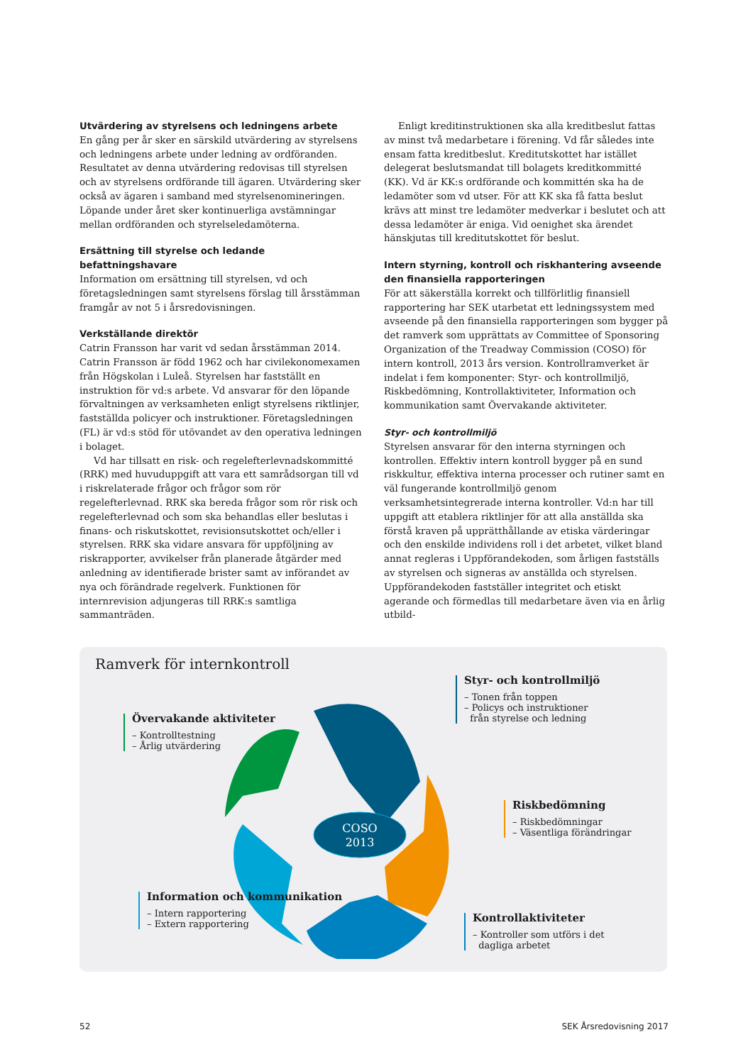Utvärdering av styrelsens och ledningens arbete
En gång per år sker en särskild utvärdering av styrelsens och ledningens arbete under ledning av ordföranden. Resultatet av denna utvärdering redovisas till styrelsen och av styrelsens ordförande till ägaren. Utvärdering sker också av ägaren i samband med styrelsenomineringen. Löpande under året sker kontinuerliga avstämningar mellan ordföranden och styrelseledamöterna.
Ersättning till styrelse och ledande befattningshavare
Information om ersättning till styrelsen, vd och företagsledningen samt styrelsens förslag till årsstämman framgår av not 5 i årsredovisningen.
Verkställande direktör
Catrin Fransson har varit vd sedan årsstämman 2014. Catrin Fransson är född 1962 och har civilekonomexamen från Högskolan i Luleå. Styrelsen har fastställt en instruktion för vd:s arbete. Vd ansvarar för den löpande förvaltningen av verksamheten enligt styrelsens riktlinjer, fastställda policyer och instruktioner. Företagsledningen (FL) är vd:s stöd för utövandet av den operativa ledningen i bolaget.
Vd har tillsatt en risk- och regelefterlevnadskommitté (RRK) med huvuduppgift att vara ett samrådsorgan till vd i riskrelaterade frågor och frågor som rör regelefterlevnad. RRK ska bereda frågor som rör risk och regelefterlevnad och som ska behandlas eller beslutas i finans- och riskutskottet, revisionsutskottet och/eller i styrelsen. RRK ska vidare ansvara för uppföljning av riskrapporter, avvikelser från planerade åtgärder med anledning av identifierade brister samt av införandet av nya och förändrade regelverk. Funktionen för internrevision adjungeras till RRK:s samtliga sammanträden.
Enligt kreditinstruktionen ska alla kreditbeslut fattas av minst två medarbetare i förening. Vd får således inte ensam fatta kreditbeslut. Kreditutskottet har istället delegerat beslutsmandat till bolagets kreditkommitté (KK). Vd är KK:s ordförande och kommittén ska ha de ledamöter som vd utser. För att KK ska få fatta beslut krävs att minst tre ledamöter medverkar i beslutet och att dessa ledamöter är eniga. Vid oenighet ska ärendet hänskjutas till kreditutskottet för beslut.
Intern styrning, kontroll och riskhantering avseende den finansiella rapporteringen
För att säkerställa korrekt och tillförlitlig finansiell rapportering har SEK utarbetat ett ledningssystem med avseende på den finansiella rapporteringen som bygger på det ramverk som upprättats av Committee of Sponsoring Organization of the Treadway Commission (COSO) för intern kontroll, 2013 års version. Kontrollramverket är indelat i fem komponenter: Styr- och kontrollmiljö, Riskbedömning, Kontrollaktiviteter, Information och kommunikation samt Övervakande aktiviteter.
Styr- och kontrollmiljö
Styrelsen ansvarar för den interna styrningen och kontrollen. Effektiv intern kontroll bygger på en sund riskkultur, effektiva interna processer och rutiner samt en väl fungerande kontrollmiljö genom verksamhetsintegrerade interna kontroller. Vd:n har till uppgift att etablera riktlinjer för att alla anställda ska förstå kraven på upprätthållande av etiska värderingar och den enskilde individens roll i det arbetet, vilket bland annat regleras i Uppförandekoden, som årligen fastställs av styrelsen och signeras av anställda och styrelsen. Uppförandekoden fastställer integritet och etiskt agerande och förmedlas till medarbetare även via en årlig utbild-
Ramverk för internkontroll
COSO
2013
Styr- och kontrollmiljö
– Tonen från toppen
– Policys och instruktioner
från styrelse och ledning
Övervakande aktiviteter
– Kontrolltestning
– Årlig utvärdering
Riskbedömning
– Riskbedömningar
– Väsentliga förändringar
Information och kommunikation
– Intern rapportering
– Extern rapportering
Kontrollaktiviteter
– Kontroller som utförs i det
dagliga arbetet
52 SEK Årsredovisning 2017